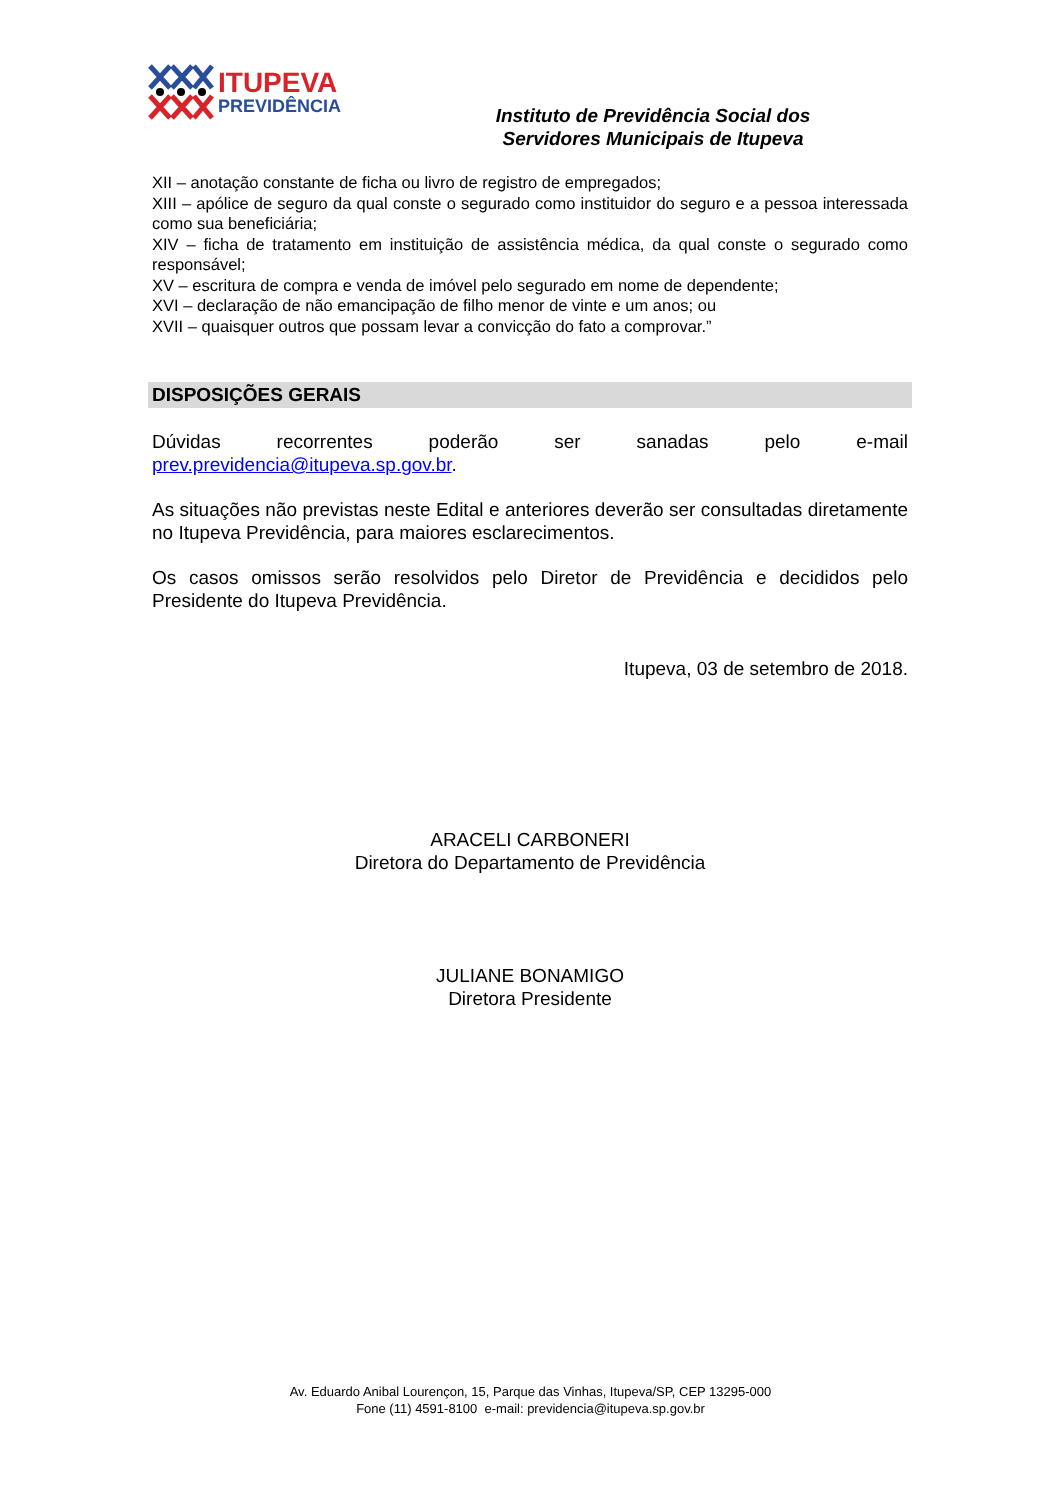ITUPEVA
PREVIDÊNCIA
Instituto de Previdência Social dos Servidores Municipais de Itupeva
XII – anotação constante de ficha ou livro de registro de empregados;
XIII – apólice de seguro da qual conste o segurado como instituidor do seguro e a pessoa interessada como sua beneficiária;
XIV – ficha de tratamento em instituição de assistência médica, da qual conste o segurado como responsável;
XV – escritura de compra e venda de imóvel pelo segurado em nome de dependente;
XVI – declaração de não emancipação de filho menor de vinte e um anos; ou
XVII – quaisquer outros que possam levar a convicção do fato a comprovar.”
DISPOSIÇÕES GERAIS
Dúvidas recorrentes poderão ser sanadas pelo e-mail prev.previdencia@itupeva.sp.gov.br.
As situações não previstas neste Edital e anteriores deverão ser consultadas diretamente no Itupeva Previdência, para maiores esclarecimentos.
Os casos omissos serão resolvidos pelo Diretor de Previdência e decididos pelo Presidente do Itupeva Previdência.
Itupeva, 03 de setembro de 2018.
ARACELI CARBONERI
Diretora do Departamento de Previdência
JULIANE BONAMIGO
Diretora Presidente
Av. Eduardo Anibal Lourençon, 15, Parque das Vinhas, Itupeva/SP, CEP 13295-000
Fone (11) 4591-8100 e-mail: previdencia@itupeva.sp.gov.br